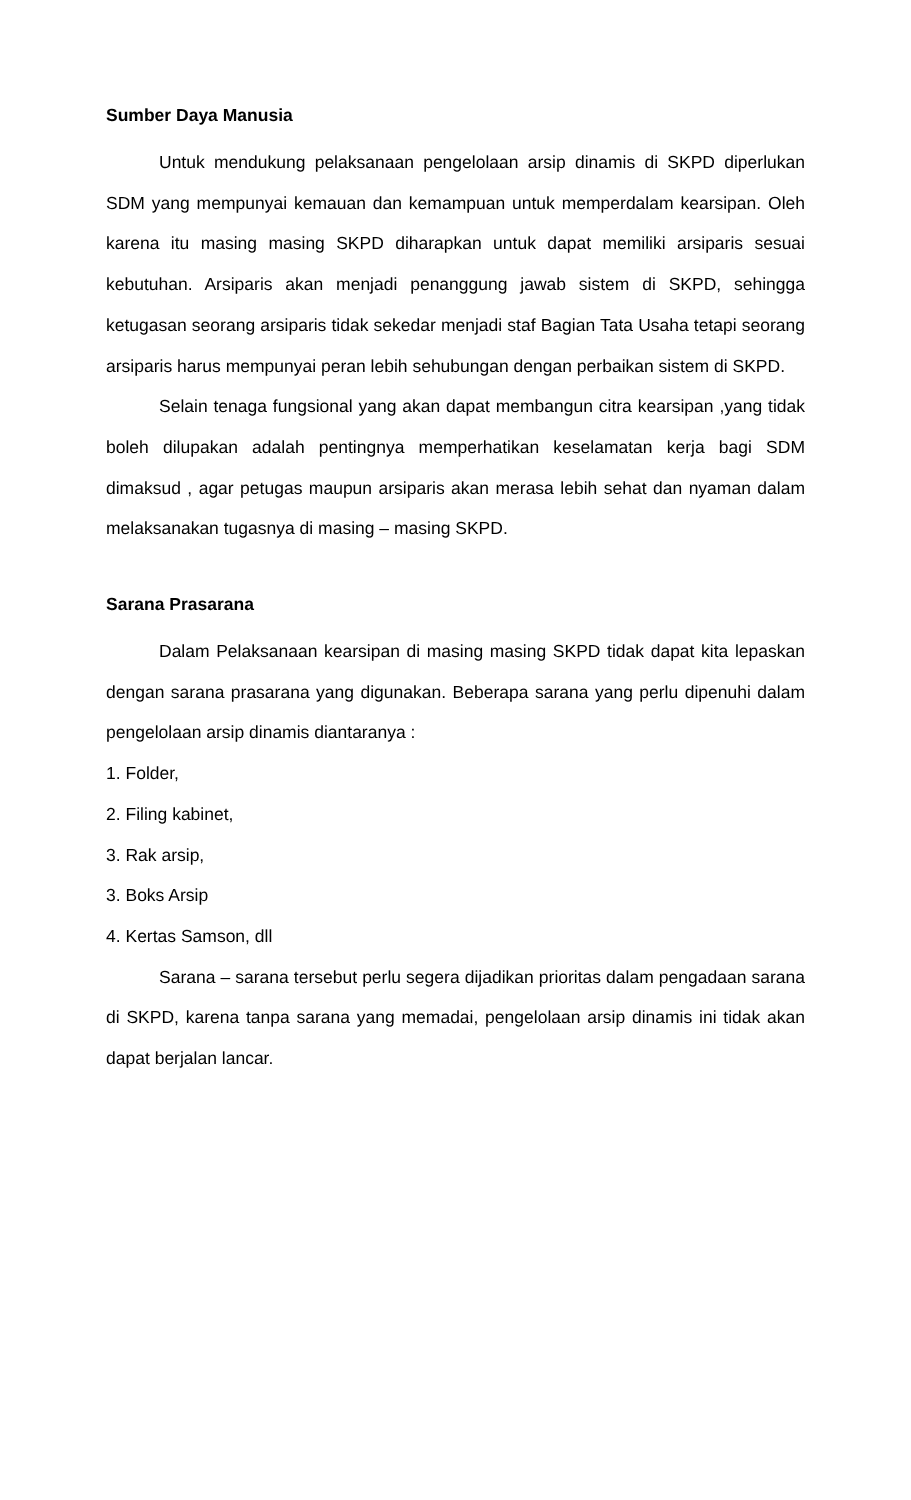Sumber Daya Manusia
Untuk mendukung pelaksanaan pengelolaan arsip dinamis di SKPD diperlukan SDM yang mempunyai kemauan dan kemampuan untuk memperdalam kearsipan. Oleh karena itu masing masing SKPD diharapkan untuk dapat memiliki arsiparis sesuai kebutuhan. Arsiparis akan menjadi penanggung jawab sistem di SKPD, sehingga ketugasan seorang arsiparis tidak sekedar menjadi staf Bagian Tata Usaha tetapi seorang arsiparis harus mempunyai peran lebih sehubungan dengan perbaikan sistem di SKPD.
Selain tenaga fungsional yang akan dapat membangun citra kearsipan ,yang tidak boleh dilupakan adalah pentingnya memperhatikan keselamatan kerja bagi SDM dimaksud , agar petugas maupun arsiparis akan merasa lebih sehat dan nyaman dalam melaksanakan tugasnya di masing – masing SKPD.
Sarana Prasarana
Dalam Pelaksanaan kearsipan di masing masing SKPD tidak dapat kita lepaskan dengan sarana prasarana yang digunakan. Beberapa sarana yang perlu dipenuhi dalam pengelolaan arsip dinamis diantaranya :
1. Folder,
2. Filing kabinet,
3. Rak arsip,
3. Boks Arsip
4. Kertas Samson, dll
Sarana – sarana tersebut perlu segera dijadikan prioritas dalam pengadaan sarana di SKPD, karena tanpa sarana yang memadai, pengelolaan arsip dinamis ini tidak akan dapat berjalan lancar.